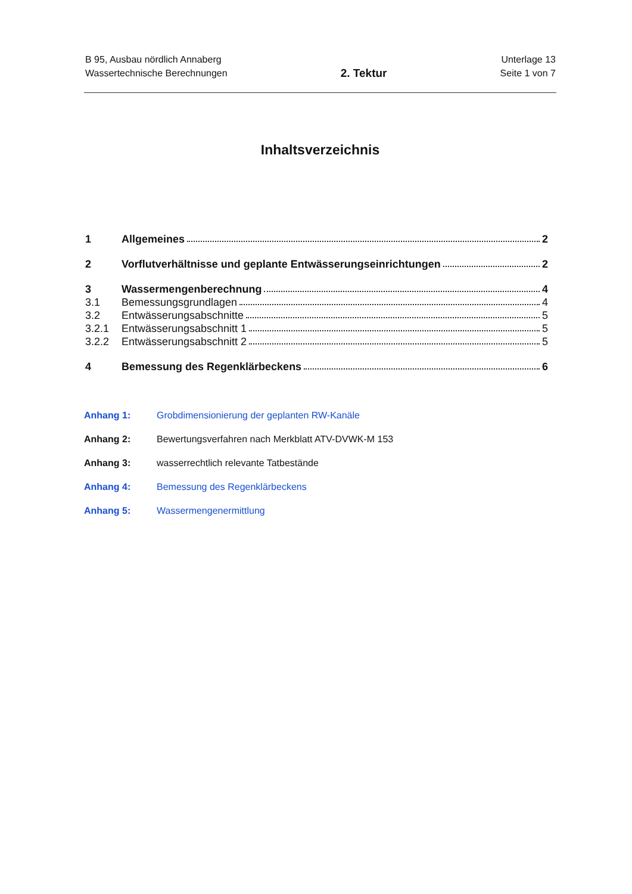B 95, Ausbau nördlich Annaberg
Wassertechnische Berechnungen
2. Tektur
Unterlage 13
Seite 1 von 7
Inhaltsverzeichnis
1 Allgemeines 2
2 Vorflutverhältnisse und geplante Entwässerungseinrichtungen 2
3 Wassermengenberechnung 4
3.1 Bemessungsgrundlagen 4
3.2 Entwässerungsabschnitte 5
3.2.1 Entwässerungsabschnitt 1 5
3.2.2 Entwässerungsabschnitt 2 5
4 Bemessung des Regenklärbeckens 6
Anhang 1: Grobdimensionierung der geplanten RW-Kanäle
Anhang 2: Bewertungsverfahren nach Merkblatt ATV-DVWK-M 153
Anhang 3: wasserrechtlich relevante Tatbestände
Anhang 4: Bemessung des Regenklärbeckens
Anhang 5: Wassermengenermittlung